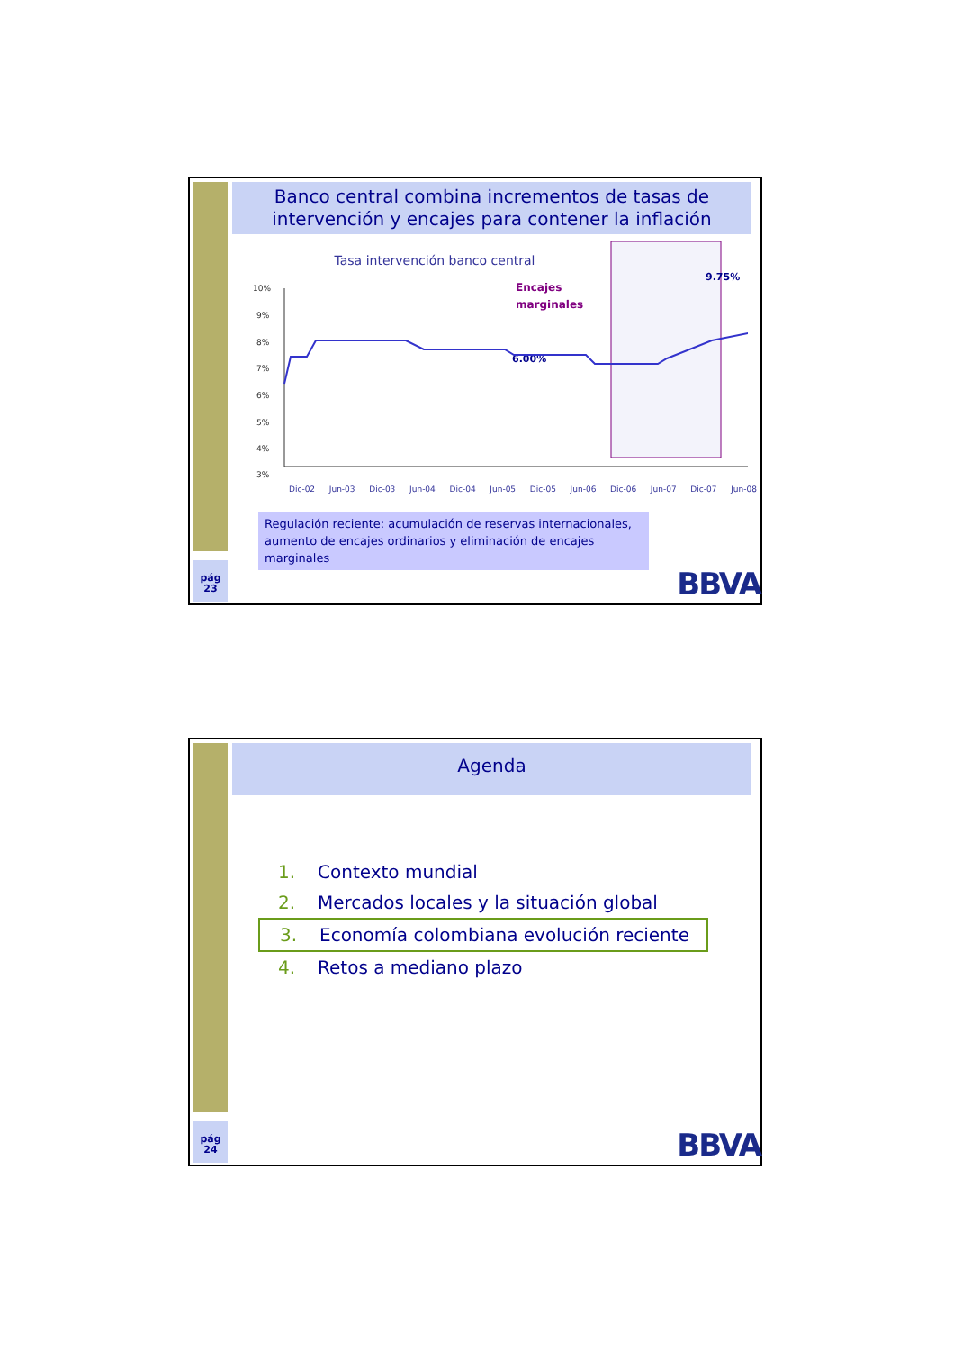Banco central combina incrementos de tasas de intervención y encajes para contener la inflación
Tasa intervención banco central
Encajes
marginales
9.75%
6.00%
10%
9%
8%
7%
6%
5%
4%
3%
Dic-02 Jun-03 Dic-03 Jun-04 Dic-04 Jun-05 Dic-05 Jun-06 Dic-06 Jun-07 Dic-07 Jun-08
Regulación reciente: acumulación de reservas internacionales, aumento de encajes ordinarios y eliminación de encajes marginales
pág
23
BBVA
Agenda
1. Contexto mundial
2. Mercados locales y la situación global
3. Economía colombiana evolución reciente
4. Retos a mediano plazo
pág
24
BBVA